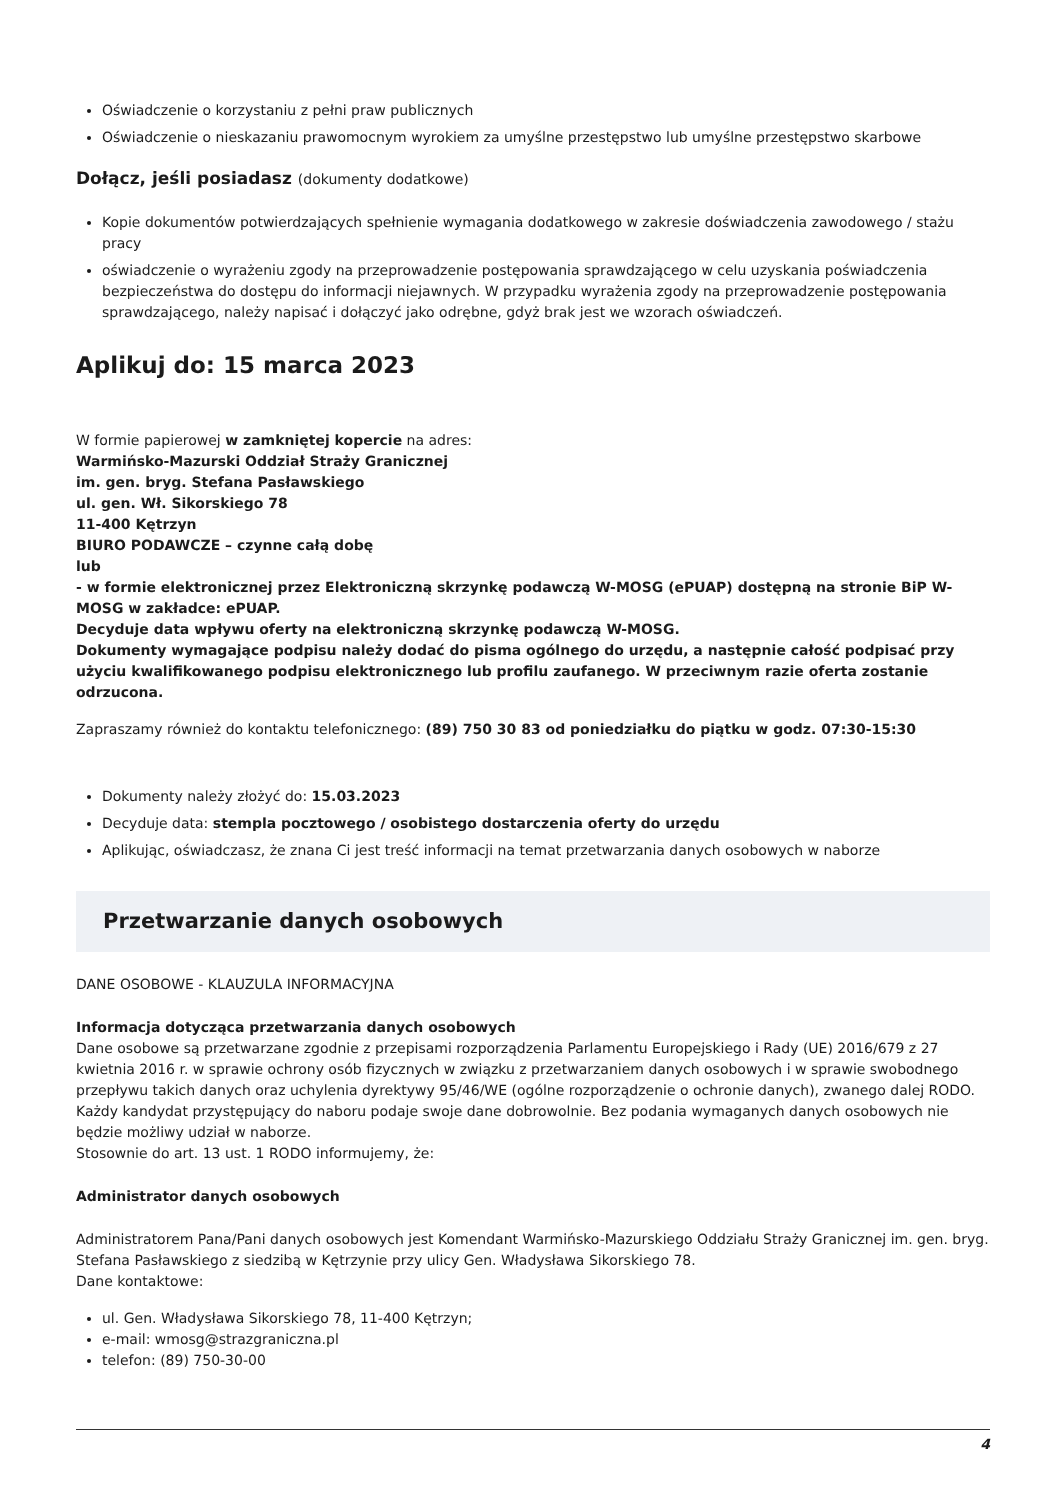Oświadczenie o korzystaniu z pełni praw publicznych
Oświadczenie o nieskazaniu prawomocnym wyrokiem za umyślne przestępstwo lub umyślne przestępstwo skarbowe
Dołącz, jeśli posiadasz (dokumenty dodatkowe)
Kopie dokumentów potwierdzających spełnienie wymagania dodatkowego w zakresie doświadczenia zawodowego / stażu pracy
oświadczenie o wyrażeniu zgody na przeprowadzenie postępowania sprawdzającego w celu uzyskania poświadczenia bezpieczeństwa do dostępu do informacji niejawnych. W przypadku wyrażenia zgody na przeprowadzenie postępowania sprawdzającego, należy napisać i dołączyć jako odrębne, gdyż brak jest we wzorach oświadczeń.
Aplikuj do: 15 marca 2023
W formie papierowej w zamkniętej kopercie na adres:
Warmińsko-Mazurski Oddział Straży Granicznej
im. gen. bryg. Stefana Pasławskiego
ul. gen. Wł. Sikorskiego 78
11-400 Kętrzyn
BIURO PODAWCZE – czynne całą dobę
lub
- w formie elektronicznej przez Elektroniczną skrzynkę podawczą W-MOSG (ePUAP) dostępną na stronie BiP W-MOSG w zakładce: ePUAP.
Decyduje data wpływu oferty na elektroniczną skrzynkę podawczą W-MOSG.
Dokumenty wymagające podpisu należy dodać do pisma ogólnego do urzędu, a następnie całość podpisać przy użyciu kwalifikowanego podpisu elektronicznego lub profilu zaufanego. W przeciwnym razie oferta zostanie odrzucona.
Zapraszamy również do kontaktu telefonicznego: (89) 750 30 83 od poniedziałku do piątku w godz. 07:30-15:30
Dokumenty należy złożyć do: 15.03.2023
Decyduje data: stempla pocztowego / osobistego dostarczenia oferty do urzędu
Aplikując, oświadczasz, że znana Ci jest treść informacji na temat przetwarzania danych osobowych w naborze
Przetwarzanie danych osobowych
DANE OSOBOWE - KLAUZULA INFORMACYJNA
Informacja dotycząca przetwarzania danych osobowych
Dane osobowe są przetwarzane zgodnie z przepisami rozporządzenia Parlamentu Europejskiego i Rady (UE) 2016/679 z 27 kwietnia 2016 r. w sprawie ochrony osób fizycznych w związku z przetwarzaniem danych osobowych i w sprawie swobodnego przepływu takich danych oraz uchylenia dyrektywy 95/46/WE (ogólne rozporządzenie o ochronie danych), zwanego dalej RODO.
Każdy kandydat przystępujący do naboru podaje swoje dane dobrowolnie. Bez podania wymaganych danych osobowych nie będzie możliwy udział w naborze.
Stosownie do art. 13 ust. 1 RODO informujemy, że:
Administrator danych osobowych
Administratorem Pana/Pani danych osobowych jest Komendant Warmińsko-Mazurskiego Oddziału Straży Granicznej im. gen. bryg. Stefana Pasławskiego z siedzibą w Kętrzynie przy ulicy Gen. Władysława Sikorskiego 78.
Dane kontaktowe:
ul. Gen. Władysława Sikorskiego 78, 11-400 Kętrzyn;
e-mail: wmosg@strazgraniczna.pl
telefon: (89) 750-30-00
4